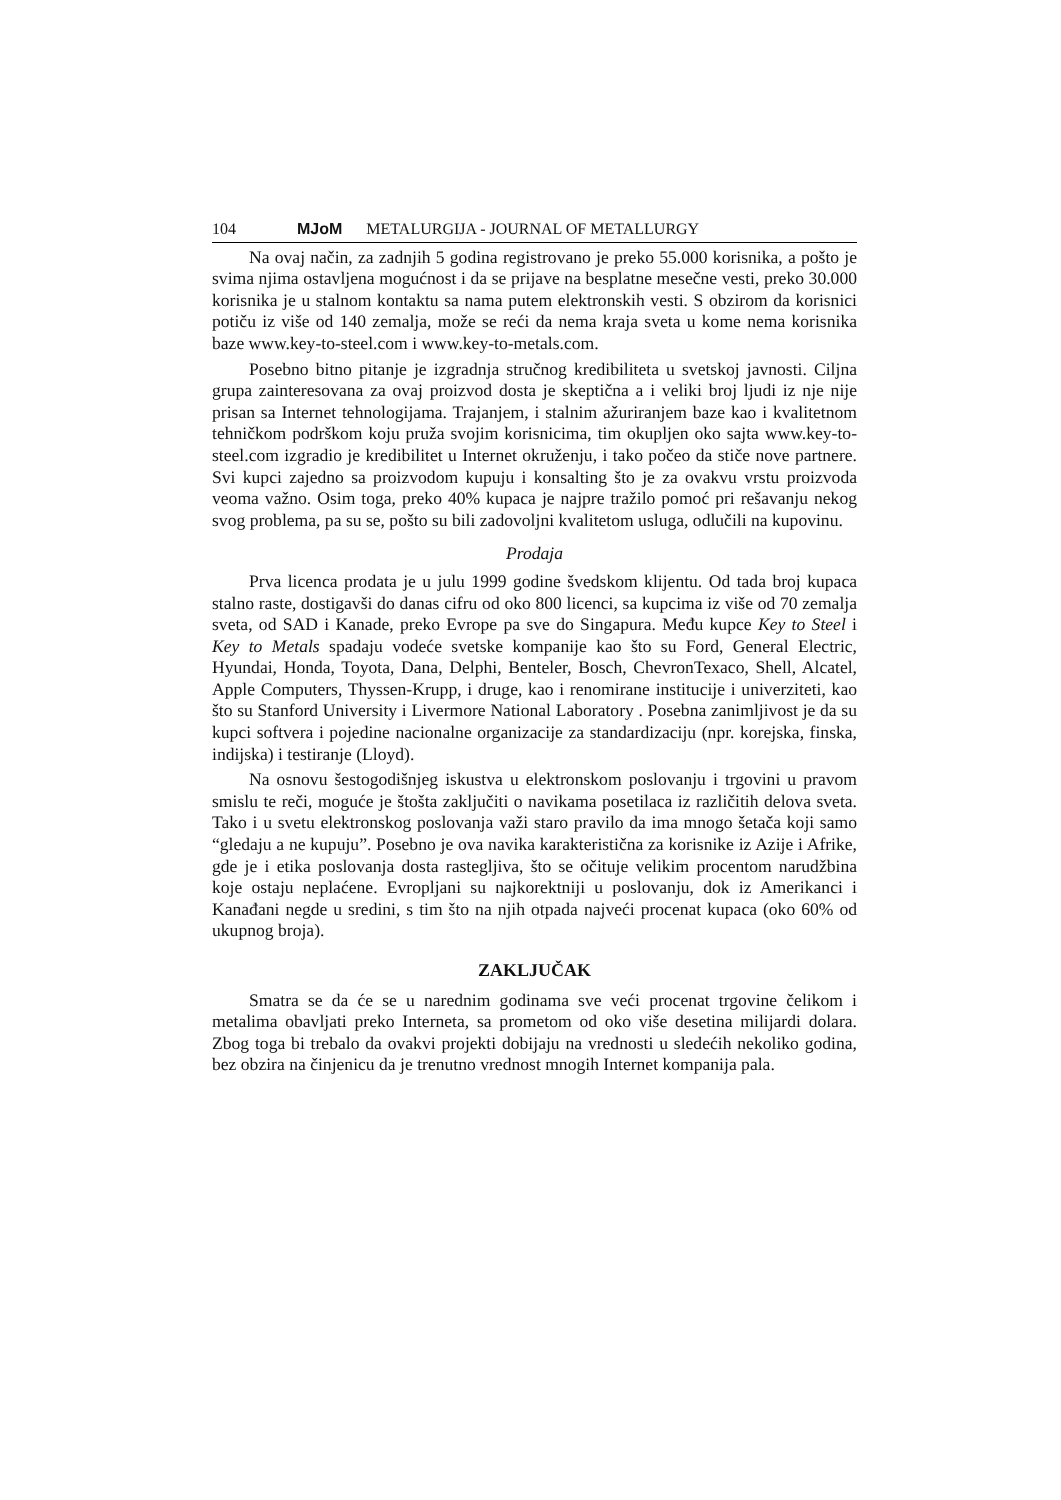104 MJoM METALURGIJA - JOURNAL OF METALLURGY
Na ovaj način, za zadnjih 5 godina registrovano je preko 55.000 korisnika, a pošto je svima njima ostavljena mogućnost i da se prijave na besplatne mesečne vesti, preko 30.000 korisnika je u stalnom kontaktu sa nama putem elektronskih vesti. S obzirom da korisnici potiču iz više od 140 zemalja, može se reći da nema kraja sveta u kome nema korisnika baze www.key-to-steel.com i www.key-to-metals.com.
Posebno bitno pitanje je izgradnja stručnog kredibiliteta u svetskoj javnosti. Ciljna grupa zainteresovana za ovaj proizvod dosta je skeptična a i veliki broj ljudi iz nje nije prisan sa Internet tehnologijama. Trajanjem, i stalnim ažuriranjem baze kao i kvalitetnom tehničkom podrškom koju pruža svojim korisnicima, tim okupljen oko sajta www.key-to-steel.com izgradio je kredibilitet u Internet okruženju, i tako počeo da stiče nove partnere. Svi kupci zajedno sa proizvodom kupuju i konsalting što je za ovakvu vrstu proizvoda veoma važno. Osim toga, preko 40% kupaca je najpre tražilo pomoć pri rešavanju nekog svog problema, pa su se, pošto su bili zadovoljni kvalitetom usluga, odlučili na kupovinu.
Prodaja
Prva licenca prodata je u julu 1999 godine švedskom klijentu. Od tada broj kupaca stalno raste, dostigavši do danas cifru od oko 800 licenci, sa kupcima iz više od 70 zemalja sveta, od SAD i Kanade, preko Evrope pa sve do Singapura. Među kupce Key to Steel i Key to Metals spadaju vodeće svetske kompanije kao što su Ford, General Electric, Hyundai, Honda, Toyota, Dana, Delphi, Benteler, Bosch, ChevronTexaco, Shell, Alcatel, Apple Computers, Thyssen-Krupp, i druge, kao i renomirane institucije i univerziteti, kao što su Stanford University i Livermore National Laboratory . Posebna zanimljivost je da su kupci softvera i pojedine nacionalne organizacije za standardizaciju (npr. korejska, finska, indijska) i testiranje (Lloyd).
Na osnovu šestogodišnjeg iskustva u elektronskom poslovanju i trgovini u pravom smislu te reči, moguće je štošta zaključiti o navikama posetilaca iz različitih delova sveta. Tako i u svetu elektronskog poslovanja važi staro pravilo da ima mnogo šetača koji samo “gledaju a ne kupuju”. Posebno je ova navika karakteristična za korisnike iz Azije i Afrike, gde je i etika poslovanja dosta rastegljiva, što se očituje velikim procentom narudžbina koje ostaju neplaćene. Evropljani su najkorektniji u poslovanju, dok iz Amerikanci i Kanađani negde u sredini, s tim što na njih otpada najveći procenat kupaca (oko 60% od ukupnog broja).
ZAKLJUČAK
Smatra se da će se u narednim godinama sve veći procenat trgovine čelikom i metalima obavljati preko Interneta, sa prometom od oko više desetina milijardi dolara. Zbog toga bi trebalo da ovakvi projekti dobijaju na vrednosti u sledećih nekoliko godina, bez obzira na činjenicu da je trenutno vrednost mnogih Internet kompanija pala.